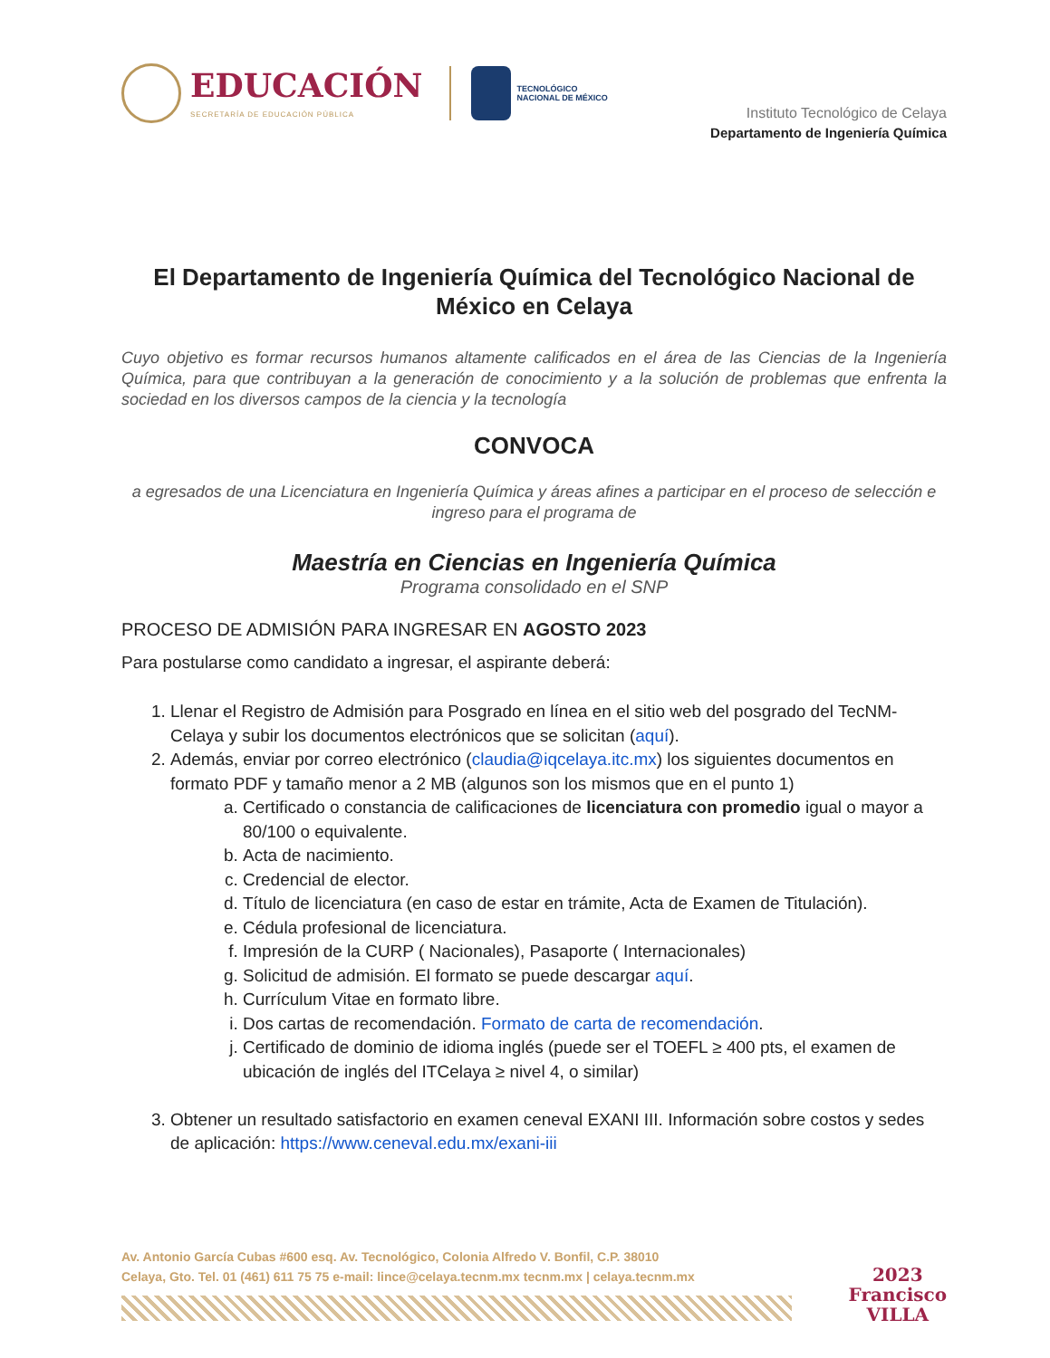EDUCACIÓN
SECRETARÍA DE EDUCACIÓN PÚBLICA
TECNOLÓGICO
NACIONAL DE MÉXICO
Instituto Tecnológico de Celaya
Departamento de Ingeniería Química
El Departamento de Ingeniería Química del Tecnológico Nacional de México en Celaya
Cuyo objetivo es formar recursos humanos altamente calificados en el área de las Ciencias de la Ingeniería Química, para que contribuyan a la generación de conocimiento y a la solución de problemas que enfrenta la sociedad en los diversos campos de la ciencia y la tecnología
CONVOCA
a egresados de una Licenciatura en Ingeniería Química y áreas afines a participar en el proceso de selección e ingreso para el programa de
Maestría en Ciencias en Ingeniería Química
Programa consolidado en el SNP
PROCESO DE ADMISIÓN PARA INGRESAR EN AGOSTO 2023
Para postularse como candidato a ingresar, el aspirante deberá:
1. Llenar el Registro de Admisión para Posgrado en línea en el sitio web del posgrado del TecNM-Celaya y subir los documentos electrónicos que se solicitan (aquí).
2. Además, enviar por correo electrónico (claudia@iqcelaya.itc.mx) los siguientes documentos en formato PDF y tamaño menor a 2 MB (algunos son los mismos que en el punto 1)
a. Certificado o constancia de calificaciones de licenciatura con promedio igual o mayor a 80/100 o equivalente.
b. Acta de nacimiento.
c. Credencial de elector.
d. Título de licenciatura (en caso de estar en trámite, Acta de Examen de Titulación).
e. Cédula profesional de licenciatura.
f. Impresión de la CURP ( Nacionales), Pasaporte ( Internacionales)
g. Solicitud de admisión. El formato se puede descargar aquí.
h. Currículum Vitae en formato libre.
i. Dos cartas de recomendación. Formato de carta de recomendación.
j. Certificado de dominio de idioma inglés (puede ser el TOEFL ≥ 400 pts, el examen de ubicación de inglés del ITCelaya ≥ nivel 4, o similar)
3. Obtener un resultado satisfactorio en examen ceneval EXANI III. Información sobre costos y sedes de aplicación: https://www.ceneval.edu.mx/exani-iii
Av. Antonio García Cubas #600 esq. Av. Tecnológico, Colonia Alfredo V. Bonfil, C.P. 38010
Celaya, Gto. Tel. 01 (461) 611 75 75 e-mail: lince@celaya.tecnm.mx tecnm.mx | celaya.tecnm.mx
2023
Francisco
VILLA